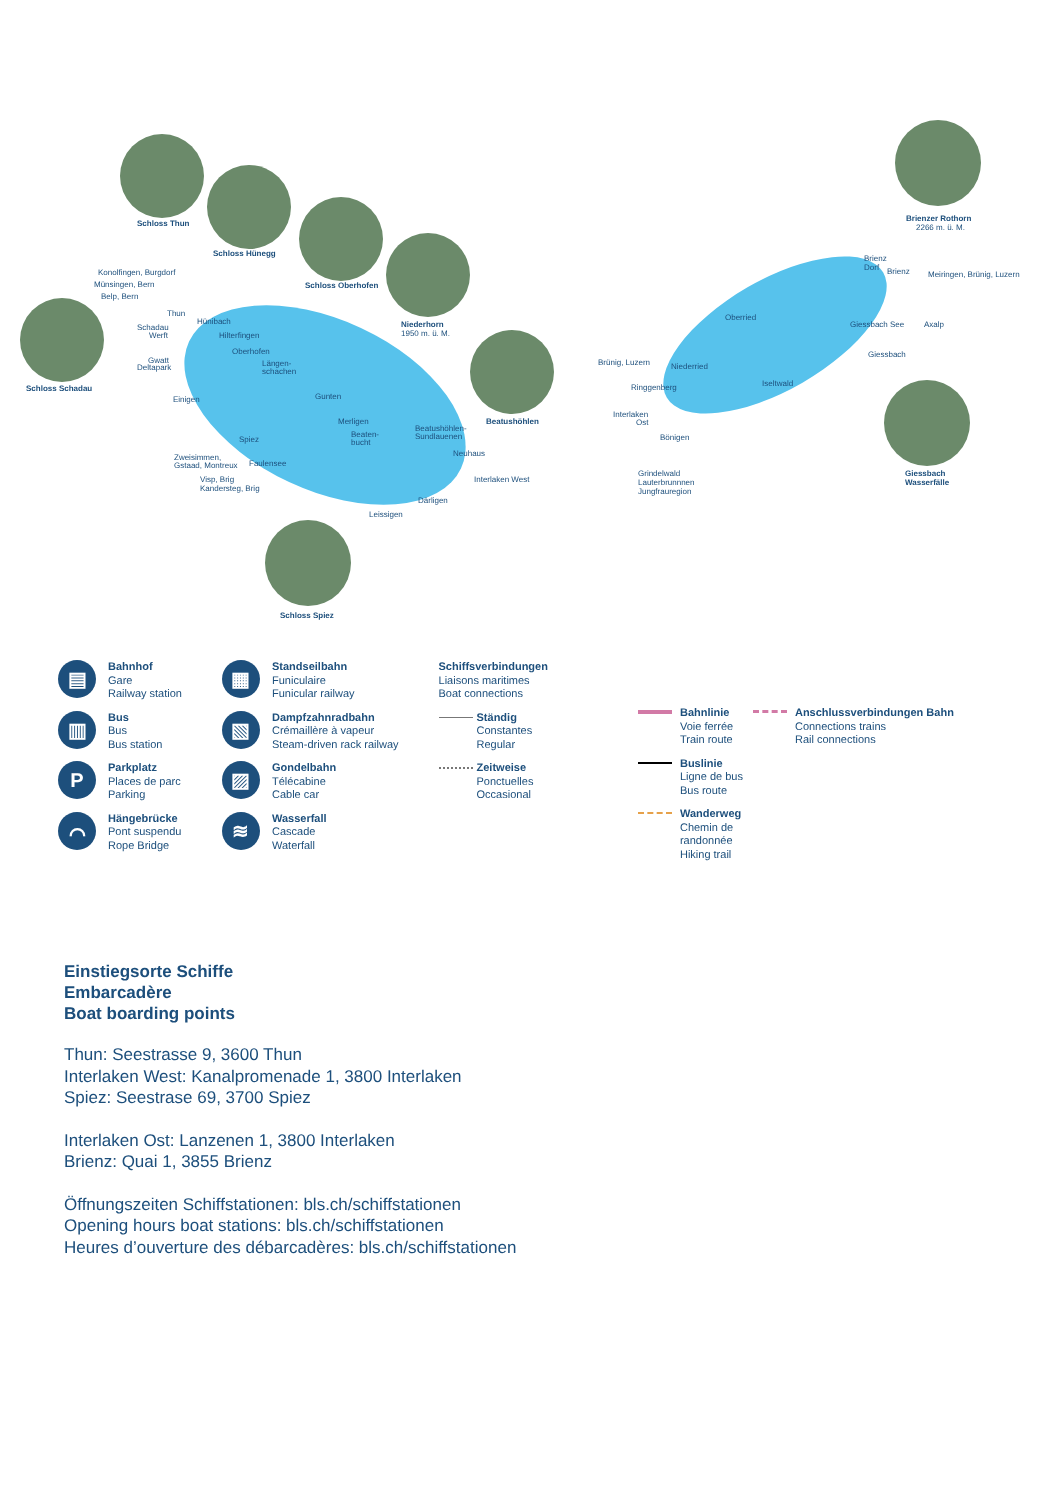Schloss Thun
Schloss Hünegg
Schloss Oberhofen
Niederhorn
1950 m. ü. M.
Schloss Schadau
Beatushöhlen
Schloss Spiez
Brienzer Rothorn
2266 m. ü. M.
Giessbach
Wasserfälle
Konolfingen, Burgdorf
Münsingen, Bern
Belp, Bern
Thun
Hünibach
Schadau
Werft Hilterfingen
Oberhofen
Gwatt
Deltapark Längen-
schachen
Einigen Gunten
Merligen
Spiez
Beaten-
bucht
Beatushöhlen-
Sundlauenen
Neuhaus Zweisimmen,
Gstaad, Montreux Faulensee
Visp, Brig
Kandersteg, Brig
Interlaken West
Därligen
Leissigen
Oberried
Brünig, Luzern Niederried
Ringgenberg Iseltwald
Interlaken
Ost
Bönigen
Grindelwald
Lauterbrunnnen
Jungfrauregion
Brienz
Dorf Brienz Meiringen, Brünig, Luzern
Giessbach See Axalp
Giessbach
▤
Bahnhof
Gare
Railway station
▥
Bus
Bus
Bus station
P
Parkplatz
Places de parc
Parking
⌒
Hängebrücke
Pont suspendu
Rope Bridge
▦
Standseilbahn
Funiculaire
Funicular railway
▧
Dampfzahnradbahn
Crémaillère à vapeur
Steam-driven rack railway
▨
Gondelbahn
Télécabine
Cable car
≋
Wasserfall
Cascade
Waterfall
Schiffsverbindungen
Liaisons maritimes
Boat connections
Ständig
Constantes
Regular
Zeitweise
Ponctuelles
Occasional
Bahnlinie
Voie ferrée
Train route
Buslinie
Ligne de bus
Bus route
Wanderweg
Chemin de
randonnée
Hiking trail
Anschlussverbindungen Bahn
Connections trains
Rail connections
Einstiegsorte Schiffe
Embarcadère
Boat boarding points
Thun: Seestrasse 9, 3600 Thun
Interlaken West: Kanalpromenade 1, 3800 Interlaken
Spiez: Seestrase 69, 3700 Spiez
Interlaken Ost: Lanzenen 1, 3800 Interlaken
Brienz: Quai 1, 3855 Brienz
Öffnungszeiten Schiffstationen: bls.ch/schiffstationen
Opening hours boat stations: bls.ch/schiffstationen
Heures d’ouverture des débarcadères: bls.ch/schiffstationen